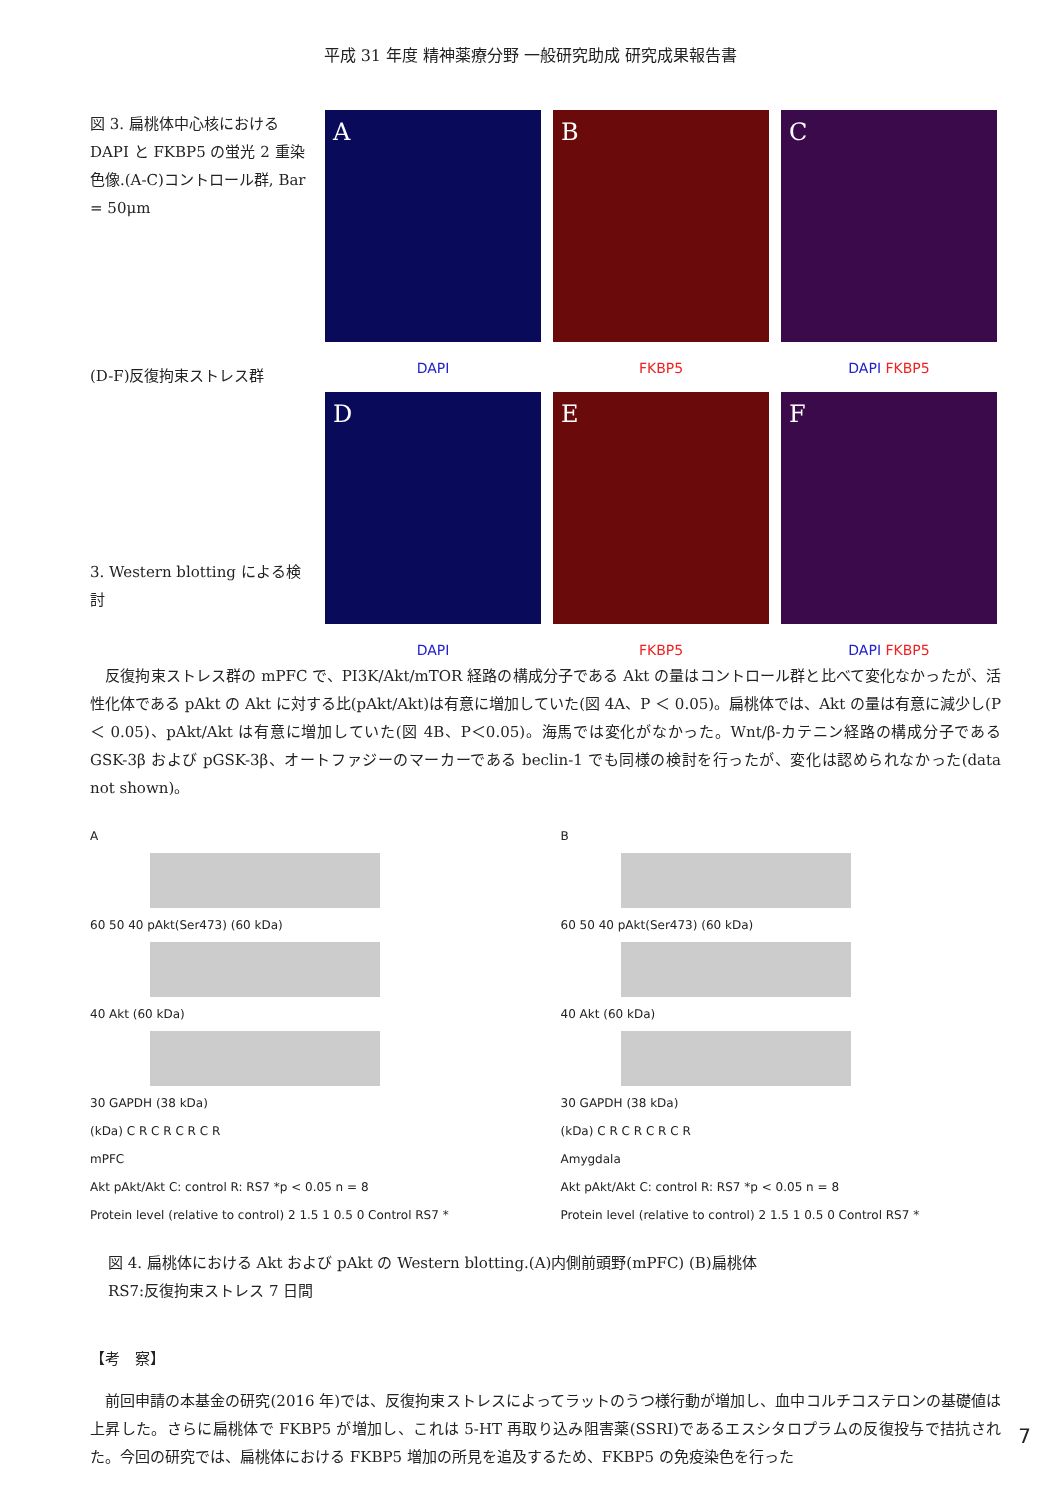平成 31 年度 精神薬療分野 一般研究助成 研究成果報告書
図 3. 扁桃体中心核における DAPI と FKBP5 の蛍光 2 重染色像.(A-C)コントロール群, Bar = 50μm
(D-F)反復拘束ストレス群
3. Western blotting による検討
A
B
C
DAPI
FKBP5
DAPI FKBP5
D
E
F
DAPI
FKBP5
DAPI FKBP5
　反復拘束ストレス群の mPFC で、PI3K/Akt/mTOR 経路の構成分子である Akt の量はコントロール群と比べて変化なかったが、活性化体である pAkt の Akt に対する比(pAkt/Akt)は有意に増加していた(図 4A、P ＜ 0.05)。扁桃体では、Akt の量は有意に減少し(P ＜ 0.05)、pAkt/Akt は有意に増加していた(図 4B、P＜0.05)。海馬では変化がなかった。Wnt/β-カテニン経路の構成分子である GSK-3β および pGSK-3β、オートファジーのマーカーである beclin-1 でも同様の検討を行ったが、変化は認められなかった(data not shown)。
A
60 50 40 pAkt(Ser473) (60 kDa)
40 Akt (60 kDa)
30 GAPDH (38 kDa)
(kDa) C R C R C R C R
mPFC
Akt pAkt/Akt C: control R: RS7 *p < 0.05 n = 8
Protein level (relative to control) 2 1.5 1 0.5 0 Control RS7 *
B
60 50 40 pAkt(Ser473) (60 kDa)
40 Akt (60 kDa)
30 GAPDH (38 kDa)
(kDa) C R C R C R C R
Amygdala
Akt pAkt/Akt C: control R: RS7 *p < 0.05 n = 8
Protein level (relative to control) 2 1.5 1 0.5 0 Control RS7 *
図 4. 扁桃体における Akt および pAkt の Western blotting.(A)内側前頭野(mPFC) (B)扁桃体
RS7:反復拘束ストレス 7 日間
【考　察】
　前回申請の本基金の研究(2016 年)では、反復拘束ストレスによってラットのうつ様行動が増加し、血中コルチコステロンの基礎値は上昇した。さらに扁桃体で FKBP5 が増加し、これは 5-HT 再取り込み阻害薬(SSRI)であるエスシタロプラムの反復投与で拮抗された。今回の研究では、扁桃体における FKBP5 増加の所見を追及するため、FKBP5 の免疫染色を行った
7